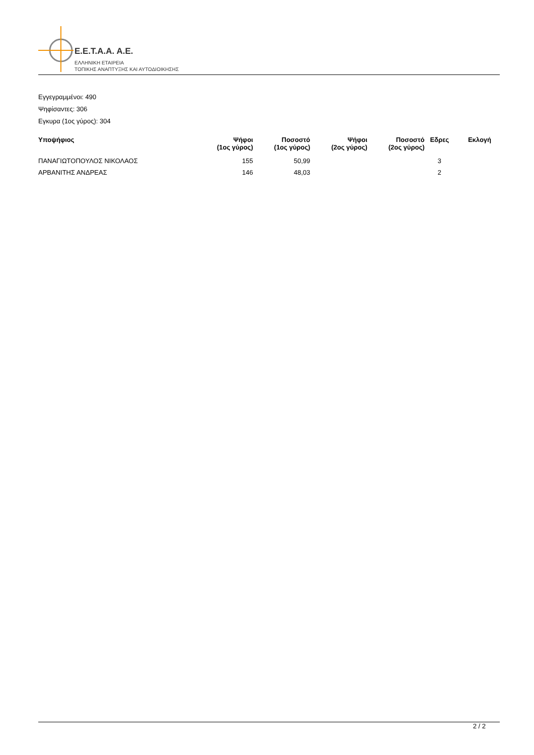E.E.T.A.A. A.E.
ΕΛΛΗΝΙΚΗ ΕΤΑΙΡΕΙΑ
ΤΟΠΙΚΗΣ ΑΝΑΠΤΥΞΗΣ ΚΑΙ ΑΥΤΟΔΙΟΙΚΗΣΗΣ
Εγγεγραμμένοι: 490
Ψηφίσαντες: 306
Εγκυρα (1ος γύρος): 304
| Υποψήφιος | Ψήφοι (1ος γύρος) | Ποσοστό (1ος γύρος) | Ψήφοι (2ος γύρος) | Ποσοστό (2ος γύρος) | Εδρες | Εκλογή |
| --- | --- | --- | --- | --- | --- | --- |
| ΠΑΝΑΓΙΩΤΟΠΟΥΛΟΣ ΝΙΚΟΛΑΟΣ | 155 | 50,99 | | | 3 | |
| ΑΡΒΑΝΙΤΗΣ ΑΝΔΡΕΑΣ | 146 | 48,03 | | | 2 | |
2 / 2